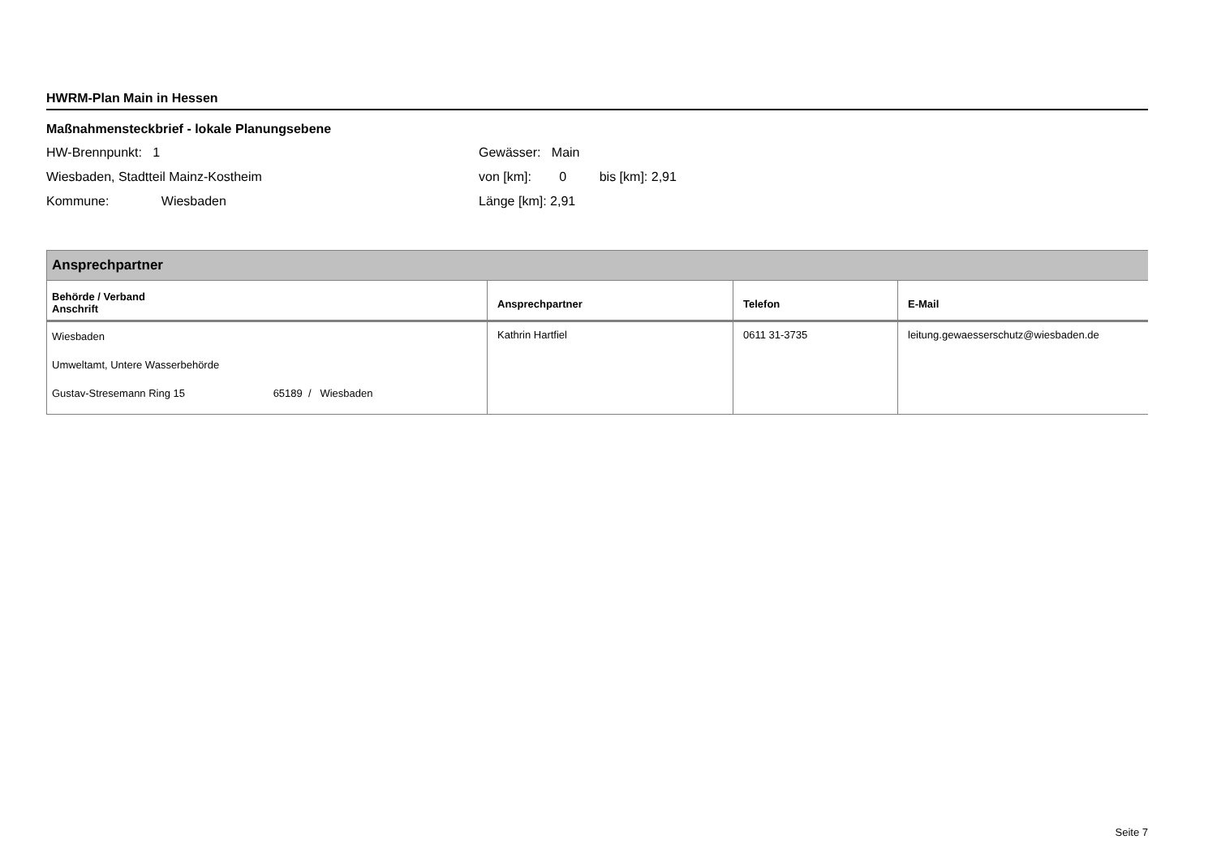HWRM-Plan Main in Hessen
Maßnahmensteckbrief - lokale Planungsebene
HW-Brennpunkt: 1
Wiesbaden, Stadtteil Mainz-Kostheim
Kommune: Wiesbaden
Gewässer: Main
von [km]: 0 bis [km]: 2,91
Länge [km]: 2,91
| Ansprechpartner | | | |
| --- | --- | --- | --- |
| Behörde / Verband Anschrift | Ansprechpartner | Telefon | E-Mail |
| Wiesbaden Umweltamt, Untere Wasserbehörde Gustav-Stresemann Ring 15 65189 / Wiesbaden | Kathrin Hartfiel | 0611 31-3735 | leitung.gewaesserschutz@wiesbaden.de |
Seite 7